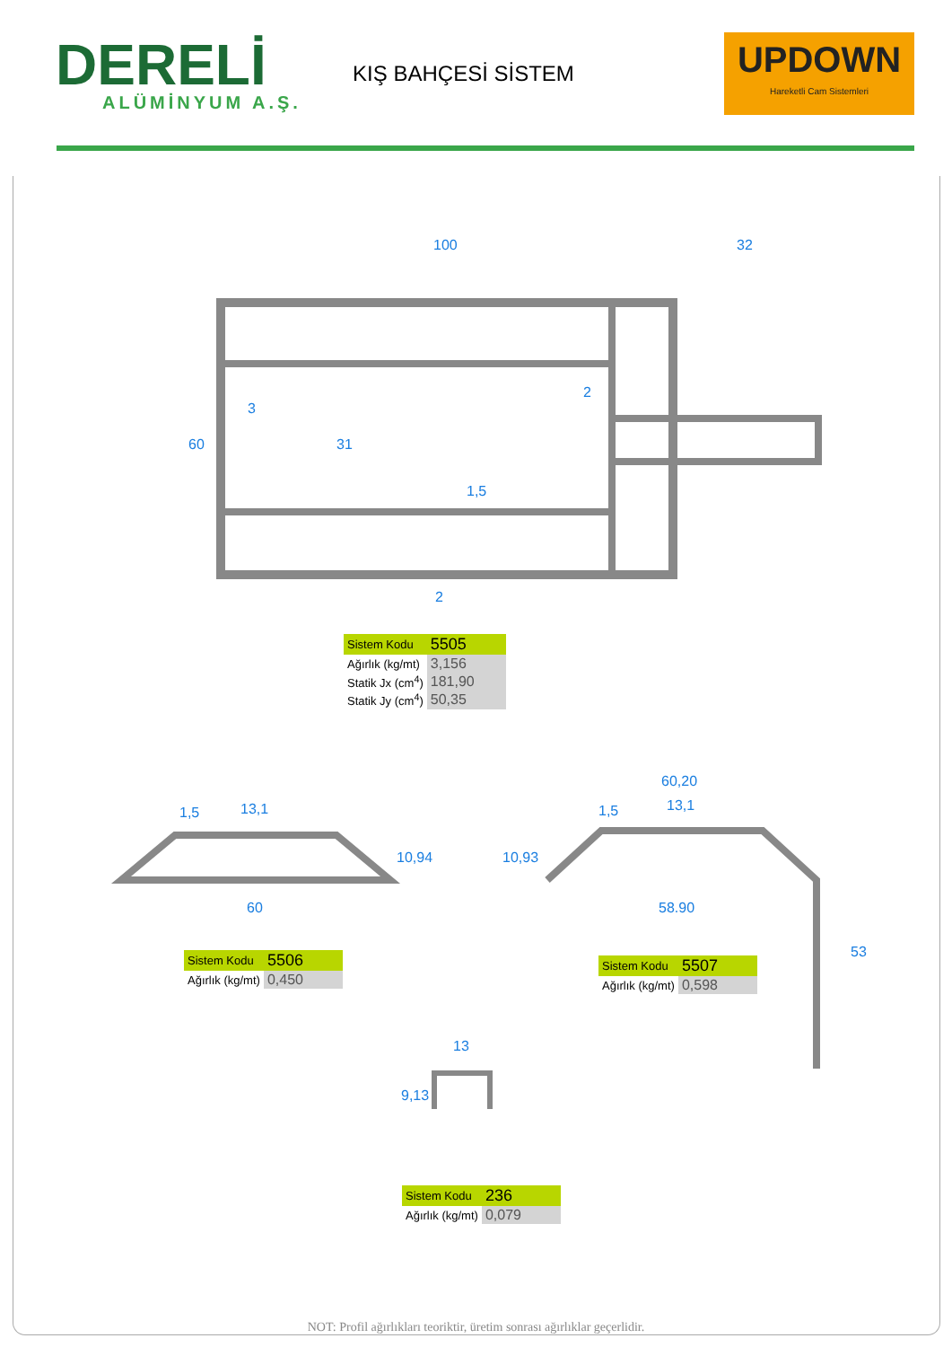DERELİ
ALÜMİNYUM A.Ş.
KIŞ BAHÇESİ SİSTEM
UPDOWN
Hareketli Cam Sistemleri
100
32
3
2
60
31
1,5
2
1,5
13,1
10,94
60
60,20
1,5
13,1
10,93
58.90
53
13
9,13
| Sistem Kodu | 5505 |
| Ağırlık (kg/mt) | 3,156 |
| Statik Jx (cm<sup>4</sup>) | 181,90 |
| Statik Jy (cm<sup>4</sup>) | 50,35 |
| Sistem Kodu | 5506 |
| Ağırlık (kg/mt) | 0,450 |
| Sistem Kodu | 5507 |
| Ağırlık (kg/mt) | 0,598 |
| Sistem Kodu | 236 |
| Ağırlık (kg/mt) | 0,079 |
NOT: Profil ağırlıkları teoriktir, üretim sonrası ağırlıklar geçerlidir.